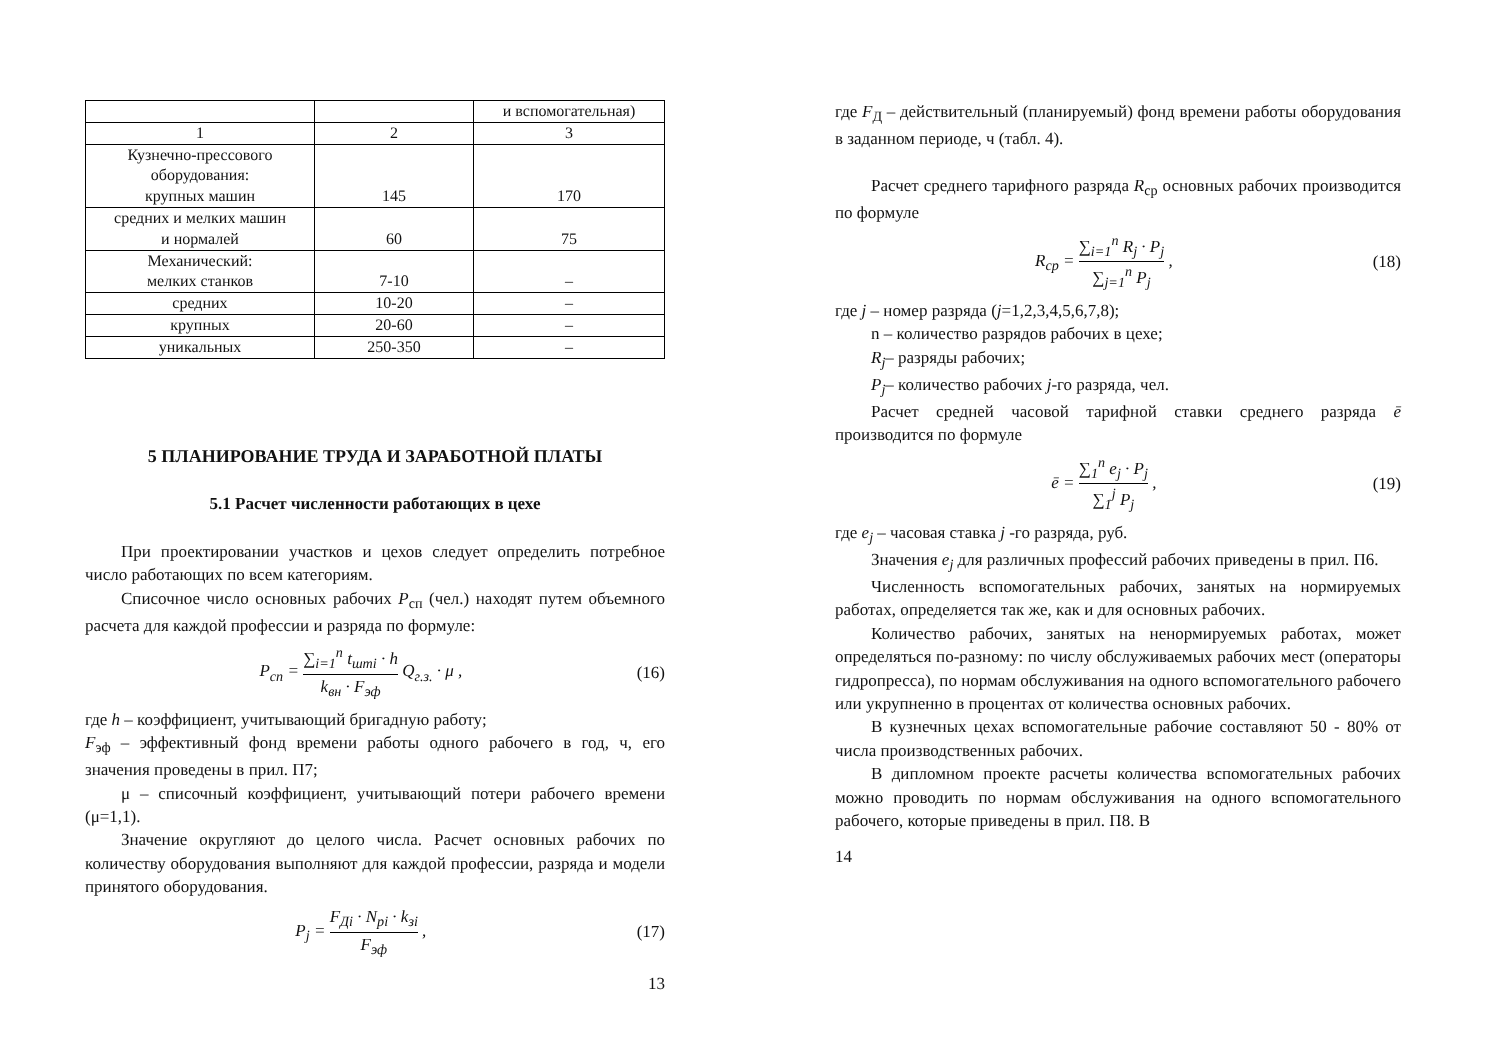| | | и вспомогательная) |
| 1 | 2 | 3 |
| Кузнечно-прессового оборудования: крупных машин | 145 | 170 |
| средних и мелких машин и нормалей | 60 | 75 |
| Механический: мелких станков | 7-10 | – |
| средних | 10-20 | – |
| крупных | 20-60 | – |
| уникальных | 250-350 | – |
5 ПЛАНИРОВАНИЕ ТРУДА И ЗАРАБОТНОЙ ПЛАТЫ
5.1 Расчет численности работающих в цехе
При проектировании участков и цехов следует определить потребное число работающих по всем категориям.
Списочное число основных рабочих P<sub>сп</sub> (чел.) находят путем объемного расчета для каждой профессии и разряда по формуле:
P<sub>сп</sub> = ∑<sub>i=1</sub><sup>n</sup> t<sub>штi</sub> · h k<sub>вн</sub> · F<sub>эф</sub> Q<sub>г.з.</sub> · μ , (16)
где h – коэффициент, учитывающий бригадную работу;
F<sub>эф</sub> – эффективный фонд времени работы одного рабочего в год, ч, его значения проведены в прил. П7;
μ – списочный коэффициент, учитывающий потери рабочего времени (μ=1,1).
Значение округляют до целого числа. Расчет основных рабочих по количеству оборудования выполняют для каждой профессии, разряда и модели принятого оборудования.
P<sub>j</sub> = F<sub>Дi</sub> · N<sub>pi</sub> · k<sub>зi</sub> F<sub>эф</sub> , (17)
13
где F<sub>Д</sub> – действительный (планируемый) фонд времени работы оборудования в заданном периоде, ч (табл. 4).
Расчет среднего тарифного разряда R<sub>ср</sub> основных рабочих производится по формуле
R<sub>ср</sub> = ∑<sub>i=1</sub><sup>n</sup> R<sub>j</sub> · P<sub>j</sub> ∑<sub>j=1</sub><sup>n</sup> P<sub>j</sub> , (18)
где j – номер разряда (j=1,2,3,4,5,6,7,8);
n – количество разрядов рабочих в цехе;
R<sub>j</sub>– разряды рабочих;
P<sub>j</sub>– количество рабочих j-го разряда, чел.
Расчет средней часовой тарифной ставки среднего разряда ē производится по формуле
ē = ∑<sub>1</sub><sup>n</sup> e<sub>j</sub> · P<sub>j</sub> ∑<sub>1</sub><sup>j</sup> P<sub>j</sub> , (19)
где e<sub>j</sub> – часовая ставка j -го разряда, руб.
Значения e<sub>j</sub> для различных профессий рабочих приведены в прил. П6.
Численность вспомогательных рабочих, занятых на нормируемых работах, определяется так же, как и для основных рабочих.
Количество рабочих, занятых на ненормируемых работах, может определяться по-разному: по числу обслуживаемых рабочих мест (операторы гидропресса), по нормам обслуживания на одного вспомогательного рабочего или укрупненно в процентах от количества основных рабочих.
В кузнечных цехах вспомогательные рабочие составляют 50 - 80% от числа производственных рабочих.
В дипломном проекте расчеты количества вспомогательных рабочих можно проводить по нормам обслуживания на одного вспомогательного рабочего, которые приведены в прил. П8. В
14